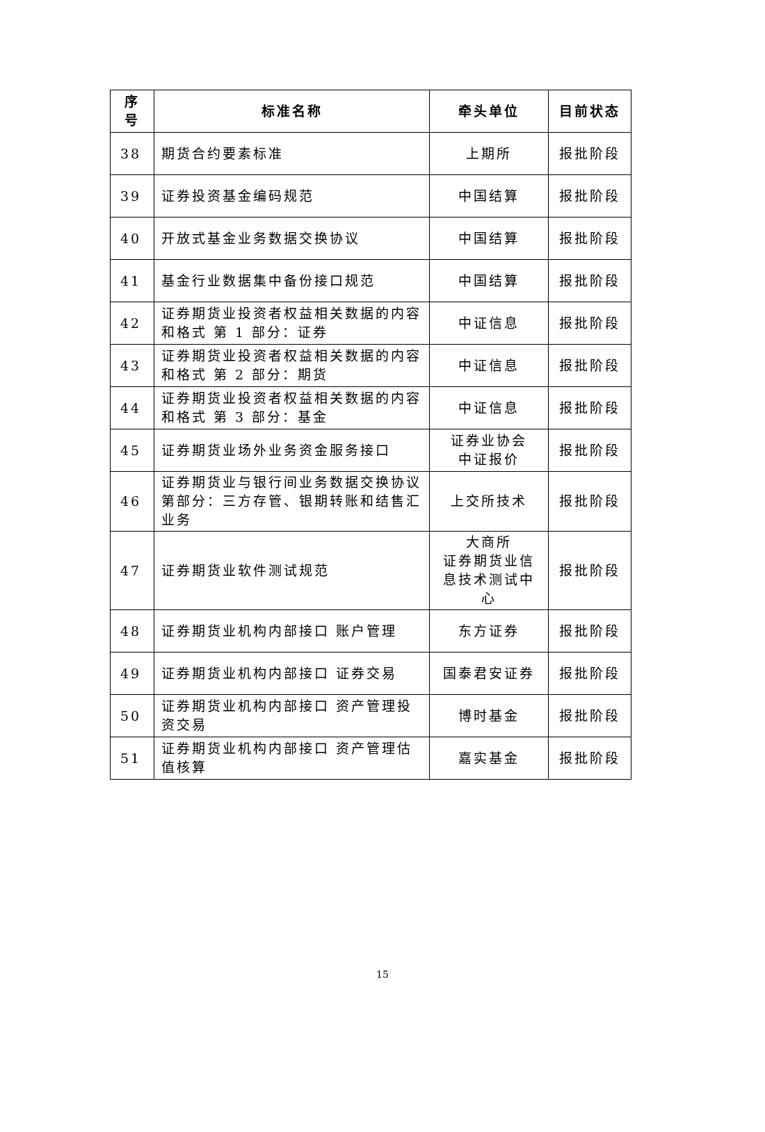| 序号 | 标准名称 | 牵头单位 | 目前状态 |
| --- | --- | --- | --- |
| 38 | 期货合约要素标准 | 上期所 | 报批阶段 |
| 39 | 证券投资基金编码规范 | 中国结算 | 报批阶段 |
| 40 | 开放式基金业务数据交换协议 | 中国结算 | 报批阶段 |
| 41 | 基金行业数据集中备份接口规范 | 中国结算 | 报批阶段 |
| 42 | 证券期货业投资者权益相关数据的内容和格式 第 1 部分：证券 | 中证信息 | 报批阶段 |
| 43 | 证券期货业投资者权益相关数据的内容和格式 第 2 部分：期货 | 中证信息 | 报批阶段 |
| 44 | 证券期货业投资者权益相关数据的内容和格式 第 3 部分：基金 | 中证信息 | 报批阶段 |
| 45 | 证券期货业场外业务资金服务接口 | 证券业协会 中证报价 | 报批阶段 |
| 46 | 证券期货业与银行间业务数据交换协议第部分：三方存管、银期转账和结售汇业务 | 上交所技术 | 报批阶段 |
| 47 | 证券期货业软件测试规范 | 大商所 证券期货业信息技术测试中心 | 报批阶段 |
| 48 | 证券期货业机构内部接口 账户管理 | 东方证券 | 报批阶段 |
| 49 | 证券期货业机构内部接口 证券交易 | 国泰君安证券 | 报批阶段 |
| 50 | 证券期货业机构内部接口 资产管理投资交易 | 博时基金 | 报批阶段 |
| 51 | 证券期货业机构内部接口 资产管理估值核算 | 嘉实基金 | 报批阶段 |
15